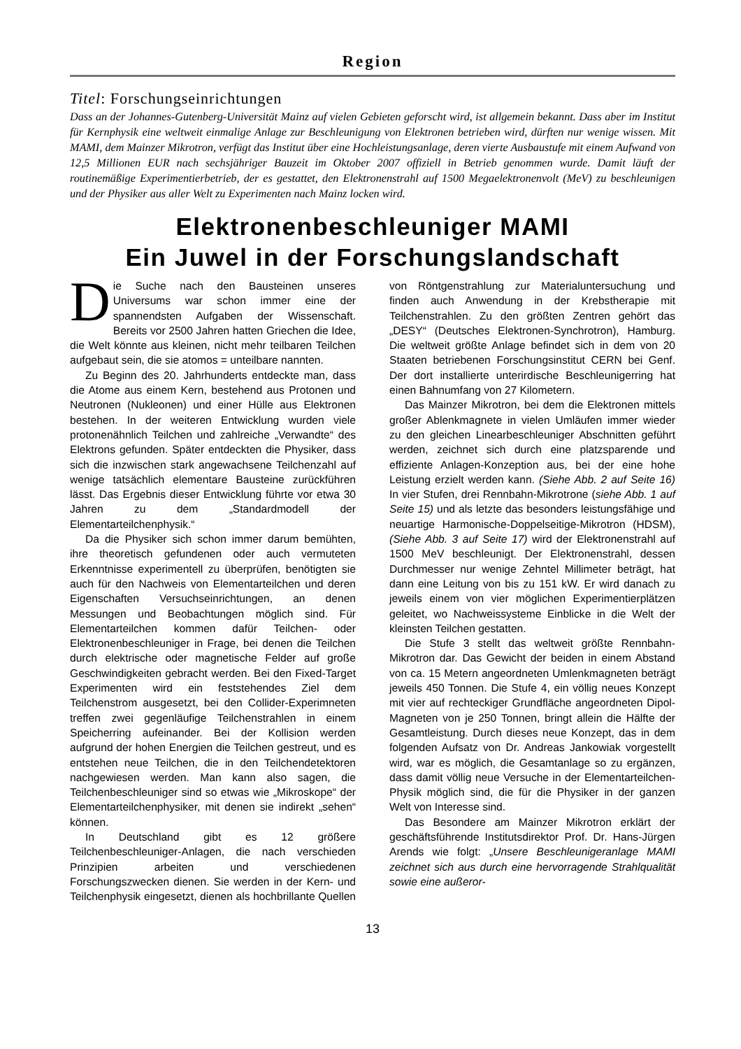Region
Titel: Forschungseinrichtungen
Dass an der Johannes-Gutenberg-Universität Mainz auf vielen Gebieten geforscht wird, ist allgemein bekannt. Dass aber im Institut für Kernphysik eine weltweit einmalige Anlage zur Beschleunigung von Elektronen betrieben wird, dürften nur wenige wissen. Mit MAMI, dem Mainzer Mikrotron, verfügt das Institut über eine Hochleistungsanlage, deren vierte Ausbaustufe mit einem Aufwand von 12,5 Millionen EUR nach sechsjähriger Bauzeit im Oktober 2007 offiziell in Betrieb genommen wurde. Damit läuft der routinemäßige Experimentierbetrieb, der es gestattet, den Elektronenstrahl auf 1500 Megaelektronenvolt (MeV) zu beschleunigen und der Physiker aus aller Welt zu Experimenten nach Mainz locken wird.
Elektronenbeschleuniger MAMI
Ein Juwel in der Forschungslandschaft
Die Suche nach den Bausteinen unseres Universums war schon immer eine der spannendsten Aufgaben der Wissenschaft. Bereits vor 2500 Jahren hatten Griechen die Idee, die Welt könnte aus kleinen, nicht mehr teilbaren Teilchen aufgebaut sein, die sie atomos = unteilbare nannten.
Zu Beginn des 20. Jahrhunderts entdeckte man, dass die Atome aus einem Kern, bestehend aus Protonen und Neutronen (Nukleonen) und einer Hülle aus Elektronen bestehen. In der weiteren Entwicklung wurden viele protonenähnlich Teilchen und zahlreiche „Verwandte“ des Elektrons gefunden. Später entdeckten die Physiker, dass sich die inzwischen stark angewachsene Teilchenzahl auf wenige tatsächlich elementare Bausteine zurückführen lässt. Das Ergebnis dieser Entwicklung führte vor etwa 30 Jahren zu dem „Standardmodell der Elementarteilchenphysik.“
Da die Physiker sich schon immer darum bemühten, ihre theoretisch gefundenen oder auch vermuteten Erkenntnisse experimentell zu überprüfen, benötigten sie auch für den Nachweis von Elementarteilchen und deren Eigenschaften Versuchseinrichtungen, an denen Messungen und Beobachtungen möglich sind. Für Elementarteilchen kommen dafür Teilchen- oder Elektronenbeschleuniger in Frage, bei denen die Teilchen durch elektrische oder magnetische Felder auf große Geschwindigkeiten gebracht werden. Bei den Fixed-Target Experimenten wird ein feststehendes Ziel dem Teilchenstrom ausgesetzt, bei den Collider-Experimneten treffen zwei gegenläufige Teilchenstrahlen in einem Speicherring aufeinander. Bei der Kollision werden aufgrund der hohen Energien die Teilchen gestreut, und es entstehen neue Teilchen, die in den Teilchendetektoren nachgewiesen werden. Man kann also sagen, die Teilchenbeschleuniger sind so etwas wie „Mikroskope“ der Elementarteilchenphysiker, mit denen sie indirekt „sehen“ können.
In Deutschland gibt es 12 größere Teilchenbeschleuniger-Anlagen, die nach verschieden Prinzipien arbeiten und verschiedenen Forschungszwecken dienen. Sie werden in der Kern- und Teilchenphysik eingesetzt, dienen als hochbrillante Quellen von Röntgenstrahlung zur Materialuntersuchung und finden auch Anwendung in der Krebstherapie mit Teilchenstrahlen. Zu den größten Zentren gehört das „DESY“ (Deutsches Elektronen-Synchrotron), Hamburg. Die weltweit größte Anlage befindet sich in dem von 20 Staaten betriebenen Forschungsinstitut CERN bei Genf. Der dort installierte unterirdische Beschleunigerring hat einen Bahnumfang von 27 Kilometern.
Das Mainzer Mikrotron, bei dem die Elektronen mittels großer Ablenkmagnete in vielen Umläufen immer wieder zu den gleichen Linearbeschleuniger Abschnitten geführt werden, zeichnet sich durch eine platzsparende und effiziente Anlagen-Konzeption aus, bei der eine hohe Leistung erzielt werden kann. (Siehe Abb. 2 auf Seite 16) In vier Stufen, drei Rennbahn-Mikrotrone (siehe Abb. 1 auf Seite 15) und als letzte das besonders leistungsfähige und neuartige Harmonische-Doppelseitige-Mikrotron (HDSM), (Siehe Abb. 3 auf Seite 17) wird der Elektronenstrahl auf 1500 MeV beschleunigt. Der Elektronenstrahl, dessen Durchmesser nur wenige Zehntel Millimeter beträgt, hat dann eine Leitung von bis zu 151 kW. Er wird danach zu jeweils einem von vier möglichen Experimentierplätzen geleitet, wo Nachweissysteme Einblicke in die Welt der kleinsten Teilchen gestatten.
Die Stufe 3 stellt das weltweit größte Rennbahn-Mikrotron dar. Das Gewicht der beiden in einem Abstand von ca. 15 Metern angeordneten Umlenkmagneten beträgt jeweils 450 Tonnen. Die Stufe 4, ein völlig neues Konzept mit vier auf rechteckiger Grundfläche angeordneten Dipol-Magneten von je 250 Tonnen, bringt allein die Hälfte der Gesamtleistung. Durch dieses neue Konzept, das in dem folgenden Aufsatz von Dr. Andreas Jankowiak vorgestellt wird, war es möglich, die Gesamtanlage so zu ergänzen, dass damit völlig neue Versuche in der Elementarteilchen-Physik möglich sind, die für die Physiker in der ganzen Welt von Interesse sind.
Das Besondere am Mainzer Mikrotron erklärt der geschäftsführende Institutsdirektor Prof. Dr. Hans-Jürgen Arends wie folgt: „Unsere Beschleunigeranlage MAMI zeichnet sich aus durch eine hervorragende Strahlqualität sowie eine außeror-
13